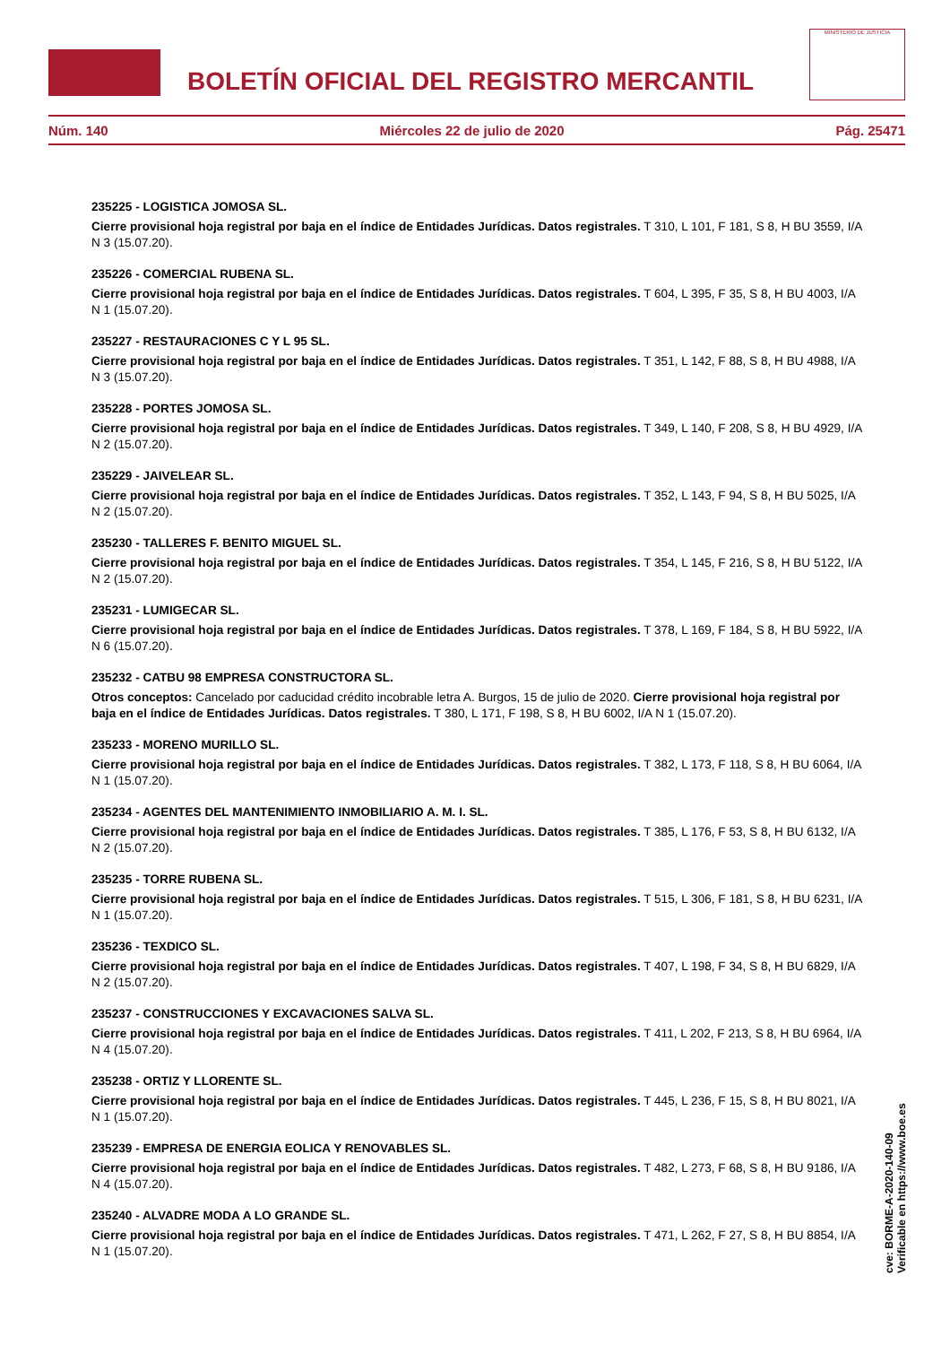BOLETÍN OFICIAL DEL REGISTRO MERCANTIL
MINISTERIO DE JUSTICIA
Núm. 140 Miércoles 22 de julio de 2020 Pág. 25471
235225 - LOGISTICA JOMOSA SL.
Cierre provisional hoja registral por baja en el índice de Entidades Jurídicas. Datos registrales. T 310, L 101, F 181, S 8, H BU 3559, I/A N 3 (15.07.20).
235226 - COMERCIAL RUBENA SL.
Cierre provisional hoja registral por baja en el índice de Entidades Jurídicas. Datos registrales. T 604, L 395, F 35, S 8, H BU 4003, I/A N 1 (15.07.20).
235227 - RESTAURACIONES C Y L 95 SL.
Cierre provisional hoja registral por baja en el índice de Entidades Jurídicas. Datos registrales. T 351, L 142, F 88, S 8, H BU 4988, I/A N 3 (15.07.20).
235228 - PORTES JOMOSA SL.
Cierre provisional hoja registral por baja en el índice de Entidades Jurídicas. Datos registrales. T 349, L 140, F 208, S 8, H BU 4929, I/A N 2 (15.07.20).
235229 - JAIVELEAR SL.
Cierre provisional hoja registral por baja en el índice de Entidades Jurídicas. Datos registrales. T 352, L 143, F 94, S 8, H BU 5025, I/A N 2 (15.07.20).
235230 - TALLERES F. BENITO MIGUEL SL.
Cierre provisional hoja registral por baja en el índice de Entidades Jurídicas. Datos registrales. T 354, L 145, F 216, S 8, H BU 5122, I/A N 2 (15.07.20).
235231 - LUMIGECAR SL.
Cierre provisional hoja registral por baja en el índice de Entidades Jurídicas. Datos registrales. T 378, L 169, F 184, S 8, H BU 5922, I/A N 6 (15.07.20).
235232 - CATBU 98 EMPRESA CONSTRUCTORA SL.
Otros conceptos: Cancelado por caducidad crédito incobrable letra A. Burgos, 15 de julio de 2020. Cierre provisional hoja registral por baja en el índice de Entidades Jurídicas. Datos registrales. T 380, L 171, F 198, S 8, H BU 6002, I/A N 1 (15.07.20).
235233 - MORENO MURILLO SL.
Cierre provisional hoja registral por baja en el índice de Entidades Jurídicas. Datos registrales. T 382, L 173, F 118, S 8, H BU 6064, I/A N 1 (15.07.20).
235234 - AGENTES DEL MANTENIMIENTO INMOBILIARIO A. M. I. SL.
Cierre provisional hoja registral por baja en el índice de Entidades Jurídicas. Datos registrales. T 385, L 176, F 53, S 8, H BU 6132, I/A N 2 (15.07.20).
235235 - TORRE RUBENA SL.
Cierre provisional hoja registral por baja en el índice de Entidades Jurídicas. Datos registrales. T 515, L 306, F 181, S 8, H BU 6231, I/A N 1 (15.07.20).
235236 - TEXDICO SL.
Cierre provisional hoja registral por baja en el índice de Entidades Jurídicas. Datos registrales. T 407, L 198, F 34, S 8, H BU 6829, I/A N 2 (15.07.20).
235237 - CONSTRUCCIONES Y EXCAVACIONES SALVA SL.
Cierre provisional hoja registral por baja en el índice de Entidades Jurídicas. Datos registrales. T 411, L 202, F 213, S 8, H BU 6964, I/A N 4 (15.07.20).
235238 - ORTIZ Y LLORENTE SL.
Cierre provisional hoja registral por baja en el índice de Entidades Jurídicas. Datos registrales. T 445, L 236, F 15, S 8, H BU 8021, I/A N 1 (15.07.20).
235239 - EMPRESA DE ENERGIA EOLICA Y RENOVABLES SL.
Cierre provisional hoja registral por baja en el índice de Entidades Jurídicas. Datos registrales. T 482, L 273, F 68, S 8, H BU 9186, I/A N 4 (15.07.20).
235240 - ALVADRE MODA A LO GRANDE SL.
Cierre provisional hoja registral por baja en el índice de Entidades Jurídicas. Datos registrales. T 471, L 262, F 27, S 8, H BU 8854, I/A N 1 (15.07.20).
cve: BORME-A-2020-140-09
Verificable en https://www.boe.es